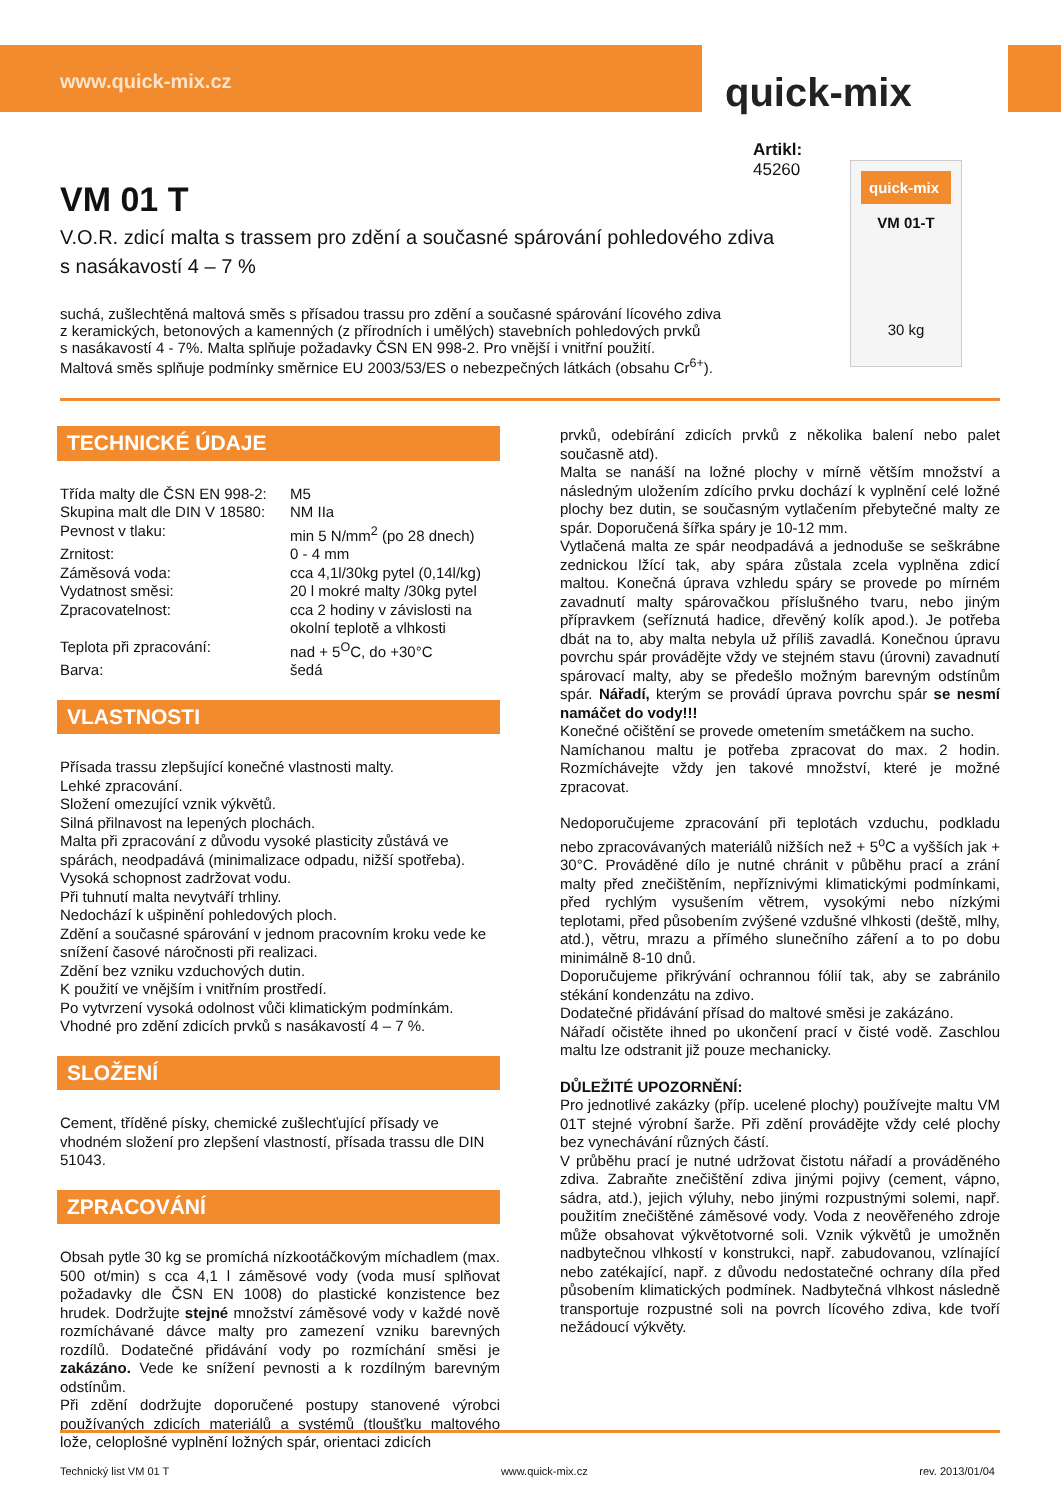www.quick-mix.cz quick-mix
Artikl:
45260
quick-mix
VM 01-T
30 kg
VM 01 T
V.O.R. zdicí malta s trassem pro zdění a současné spárování pohledového zdiva s nasákavostí 4 – 7 %
suchá, zušlechtěná maltová směs s přísadou trassu pro zdění a současné spárování lícového zdiva
z keramických, betonových a kamenných (z přírodních i umělých) stavebních pohledových prvků
s nasákavostí 4 - 7%. Malta splňuje požadavky ČSN EN 998-2. Pro vnější i vnitřní použití.
Maltová směs splňuje podmínky směrnice EU 2003/53/ES o nebezpečných látkách (obsahu Cr<sup>6+</sup>).
TECHNICKÉ ÚDAJE
| Třída malty dle ČSN EN 998-2: | M5 |
| Skupina malt dle DIN V 18580: | NM IIa |
| Pevnost v tlaku: | min 5 N/mm<sup>2</sup> (po 28 dnech) |
| Zrnitost: | 0 - 4 mm |
| Záměsová voda: | cca 4,1l/30kg pytel (0,14l/kg) |
| Vydatnost směsi: | 20 l mokré malty /30kg pytel |
| Zpracovatelnost: | cca 2 hodiny v závislosti na okolní teplotě a vlhkosti |
| Teplota při zpracování: | nad + 5<sup>O</sup>C, do +30°C |
| Barva: | šedá |
VLASTNOSTI
Přísada trassu zlepšující konečné vlastnosti malty.
Lehké zpracování.
Složení omezující vznik výkvětů.
Silná přilnavost na lepených plochách.
Malta při zpracování z důvodu vysoké plasticity zůstává ve spárách, neodpadává (minimalizace odpadu, nižší spotřeba).
Vysoká schopnost zadržovat vodu.
Při tuhnutí malta nevytváří trhliny.
Nedochází k ušpinění pohledových ploch.
Zdění a současné spárování v jednom pracovním kroku vede ke snížení časové náročnosti při realizaci.
Zdění bez vzniku vzduchových dutin.
K použití ve vnějším i vnitřním prostředí.
Po vytvrzení vysoká odolnost vůči klimatickým podmínkám.
Vhodné pro zdění zdicích prvků s nasákavostí 4 – 7 %.
SLOŽENÍ
Cement, tříděné písky, chemické zušlechťující přísady ve vhodném složení pro zlepšení vlastností, přísada trassu dle DIN 51043.
ZPRACOVÁNÍ
Obsah pytle 30 kg se promíchá nízkootáčkovým míchadlem (max. 500 ot/min) s cca 4,1 l záměsové vody (voda musí splňovat požadavky dle ČSN EN 1008) do plastické konzistence bez hrudek. Dodržujte stejné množství záměsové vody v každé nově rozmíchávané dávce malty pro zamezení vzniku barevných rozdílů. Dodatečné přidávání vody po rozmíchání směsi je zakázáno. Vede ke snížení pevnosti a k rozdílným barevným odstínům.
Při zdění dodržujte doporučené postupy stanovené výrobci používaných zdicích materiálů a systémů (tloušťku maltového lože, celoplošné vyplnění ložných spár, orientaci zdicích
prvků, odebírání zdicích prvků z několika balení nebo palet současně atd).
Malta se nanáší na ložné plochy v mírně větším množství a následným uložením zdícího prvku dochází k vyplnění celé ložné plochy bez dutin, se současným vytlačením přebytečné malty ze spár. Doporučená šířka spáry je 10-12 mm.
Vytlačená malta ze spár neodpadává a jednoduše se seškrábne zednickou lžící tak, aby spára zůstala zcela vyplněna zdicí maltou. Konečná úprava vzhledu spáry se provede po mírném zavadnutí malty spárovačkou příslušného tvaru, nebo jiným přípravkem (seříznutá hadice, dřevěný kolík apod.). Je potřeba dbát na to, aby malta nebyla už příliš zavadlá. Konečnou úpravu povrchu spár provádějte vždy ve stejném stavu (úrovni) zavadnutí spárovací malty, aby se předešlo možným barevným odstínům spár. Nářadí, kterým se provádí úprava povrchu spár se nesmí namáčet do vody!!!
Konečné očištění se provede ometením smetáčkem na sucho.
Namíchanou maltu je potřeba zpracovat do max. 2 hodin. Rozmíchávejte vždy jen takové množství, které je možné zpracovat.
Nedoporučujeme zpracování při teplotách vzduchu, podkladu nebo zpracovávaných materiálů nižších než + 5<sup>o</sup>C a vyšších jak + 30°C. Prováděné dílo je nutné chránit v půběhu prací a zrání malty před znečištěním, nepříznivými klimatickými podmínkami, před rychlým vysušením větrem, vysokými nebo nízkými teplotami, před působením zvýšené vzdušné vlhkosti (deště, mlhy, atd.), větru, mrazu a přímého slunečního záření a to po dobu minimálně 8-10 dnů.
Doporučujeme přikrývání ochrannou fólií tak, aby se zabránilo stékání kondenzátu na zdivo.
Dodatečné přidávání přísad do maltové směsi je zakázáno.
Nářadí očistěte ihned po ukončení prací v čisté vodě. Zaschlou maltu lze odstranit již pouze mechanicky.
DŮLEŽITÉ UPOZORNĚNÍ:
Pro jednotlivé zakázky (příp. ucelené plochy) používejte maltu VM 01T stejné výrobní šarže. Při zdění provádějte vždy celé plochy bez vynechávání různých částí.
V průběhu prací je nutné udržovat čistotu nářadí a prováděného zdiva. Zabraňte znečištění zdiva jinými pojivy (cement, vápno, sádra, atd.), jejich výluhy, nebo jinými rozpustnými solemi, např. použitím znečištěné záměsové vody. Voda z neověřeného zdroje může obsahovat výkvětotvorné soli. Vznik výkvětů je umožněn nadbytečnou vlhkostí v konstrukci, např. zabudovanou, vzlínající nebo zatékající, např. z důvodu nedostatečné ochrany díla před působením klimatických podmínek. Nadbytečná vlhkost následně transportuje rozpustné soli na povrch lícového zdiva, kde tvoří nežádoucí výkvěty.
Technický list VM 01 T www.quick-mix.cz rev. 2013/01/04